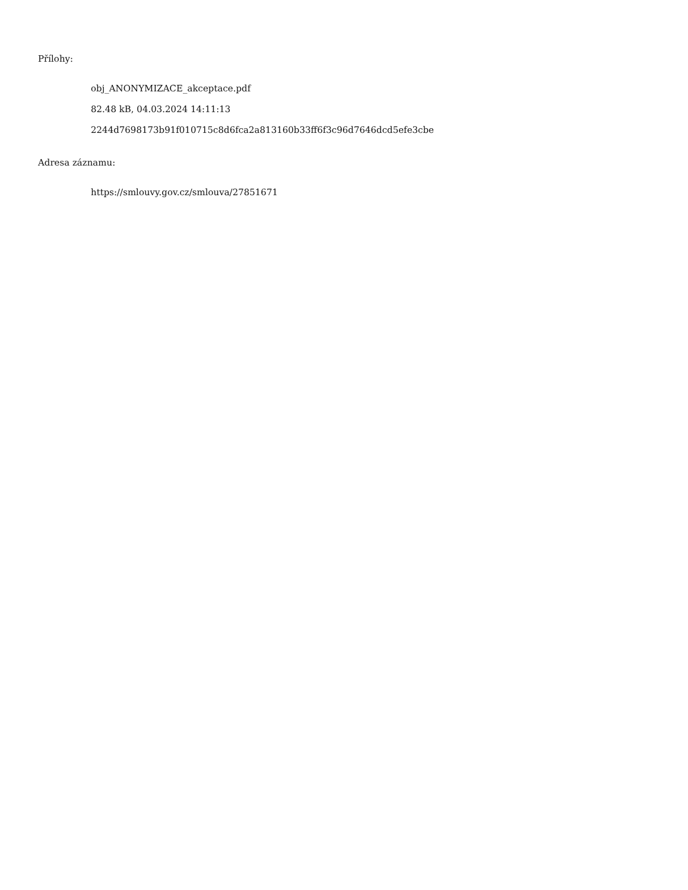Přílohy:
obj_ANONYMIZACE_akceptace.pdf
82.48 kB, 04.03.2024 14:11:13
2244d7698173b91f010715c8d6fca2a813160b33ff6f3c96d7646dcd5efe3cbe
Adresa záznamu:
https://smlouvy.gov.cz/smlouva/27851671